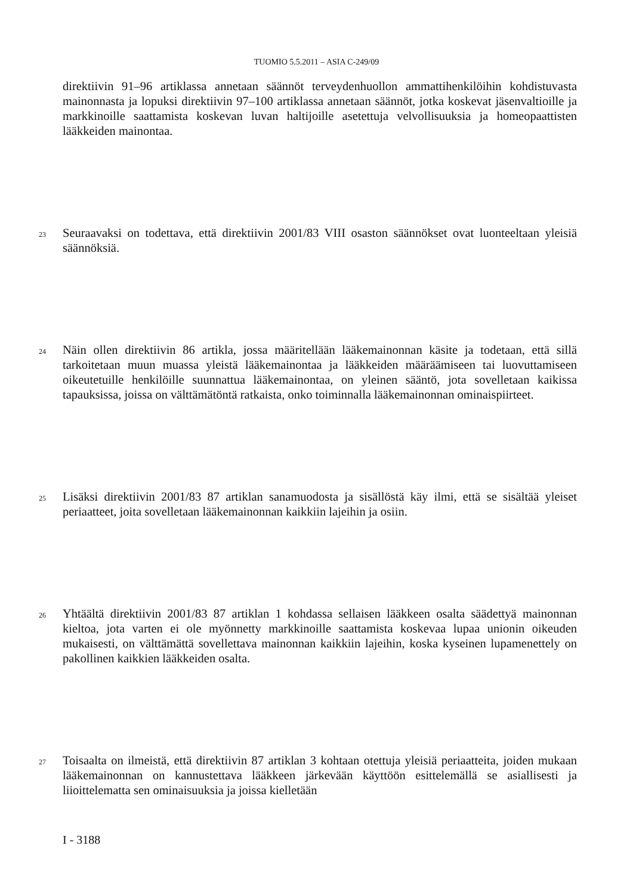TUOMIO 5.5.2011 – ASIA C-249/09
direktiivin 91–96 artiklassa annetaan säännöt terveydenhuollon ammattihenkilöihin kohdistuvasta mainonnasta ja lopuksi direktiivin 97–100 artiklassa annetaan säännöt, jotka koskevat jäsenvaltioille ja markkinoille saattamista koskevan luvan haltijoille asetettuja velvollisuuksia ja homeopaattisten lääkkeiden mainontaa.
23
Seuraavaksi on todettava, että direktiivin 2001/83 VIII osaston säännökset ovat luonteeltaan yleisiä säännöksiä.
24
Näin ollen direktiivin 86 artikla, jossa määritellään lääkemainonnan käsite ja todetaan, että sillä tarkoitetaan muun muassa yleistä lääkemainontaa ja lääkkeiden määräämiseen tai luovuttamiseen oikeutetuille henkilöille suunnattua lääkemainontaa, on yleinen sääntö, jota sovelletaan kaikissa tapauksissa, joissa on välttämätöntä ratkaista, onko toiminnalla lääkemainonnan ominaispiirteet.
25
Lisäksi direktiivin 2001/83 87 artiklan sanamuodosta ja sisällöstä käy ilmi, että se sisältää yleiset periaatteet, joita sovelletaan lääkemainonnan kaikkiin lajeihin ja osiin.
26
Yhtäältä direktiivin 2001/83 87 artiklan 1 kohdassa sellaisen lääkkeen osalta säädettyä mainonnan kieltoa, jota varten ei ole myönnetty markkinoille saattamista koskevaa lupaa unionin oikeuden mukaisesti, on välttämättä sovellettava mainonnan kaikkiin lajeihin, koska kyseinen lupamenettely on pakollinen kaikkien lääkkeiden osalta.
27
Toisaalta on ilmeistä, että direktiivin 87 artiklan 3 kohtaan otettuja yleisiä periaatteita, joiden mukaan lääkemainonnan on kannustettava lääkkeen järkevään käyttöön esittelemällä se asiallisesti ja liioittelematta sen ominaisuuksia ja joissa kielletään
I - 3188